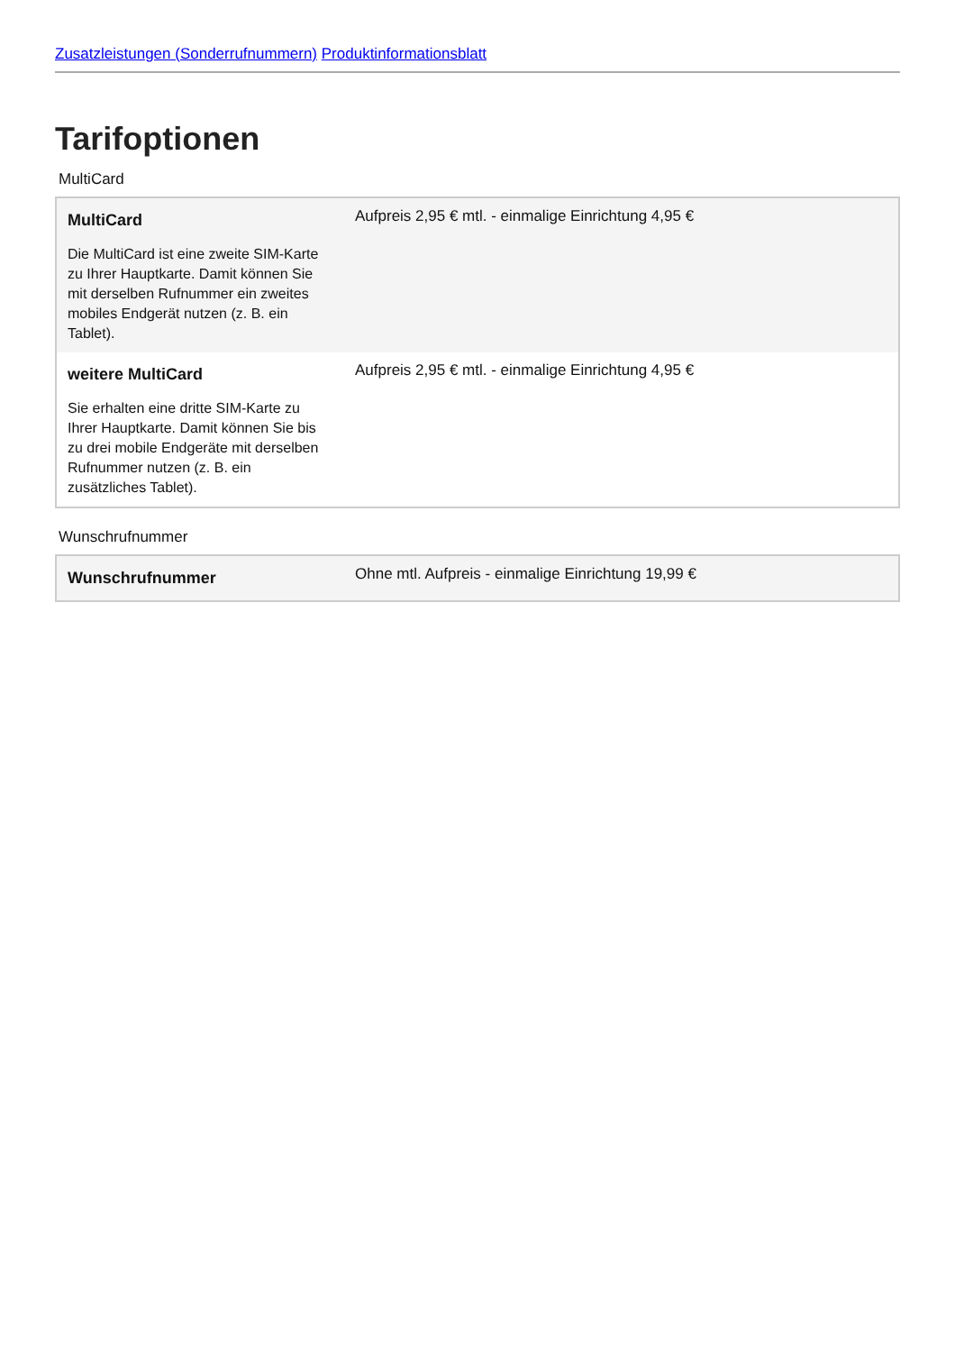Zusatzleistungen (Sonderrufnummern) Produktinformationsblatt
Tarifoptionen
MultiCard
| MultiCard Die MultiCard ist eine zweite SIM-Karte zu Ihrer Hauptkarte. Damit können Sie mit derselben Rufnummer ein zweites mobiles Endgerät nutzen (z. B. ein Tablet). | Aufpreis 2,95 € mtl. - einmalige Einrichtung 4,95 € |
| weitere MultiCard Sie erhalten eine dritte SIM-Karte zu Ihrer Hauptkarte. Damit können Sie bis zu drei mobile Endgeräte mit derselben Rufnummer nutzen (z. B. ein zusätzliches Tablet). | Aufpreis 2,95 € mtl. - einmalige Einrichtung 4,95 € |
Wunschrufnummer
| Wunschrufnummer | Ohne mtl. Aufpreis - einmalige Einrichtung 19,99 € |